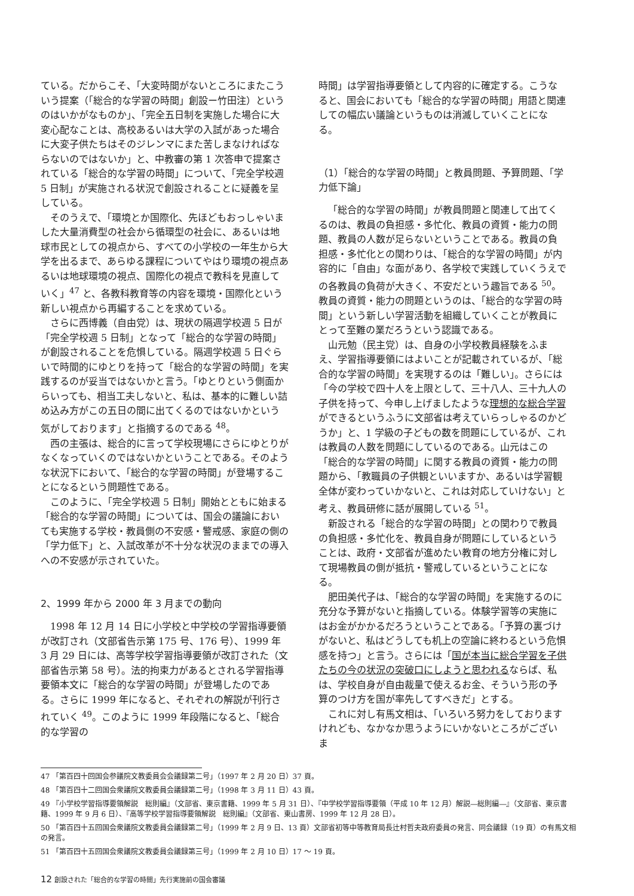ている。だからこそ、「大変時間がないところにまたこういう提案（「総合的な学習の時間」創設ー竹田注）というのはいかがなものか」、「完全五日制を実施した場合に大変心配なことは、高校あるいは大学の入試があった場合に大変子供たちはそのジレンマにまた苦しまなければならないのではないか」と、中教審の第 1 次答申で提案されている「総合的な学習の時間」について、「完全学校週 5 日制」が実施される状況で創設されることに疑義を呈している。
そのうえで、「環境とか国際化、先ほどもおっしゃいました大量消費型の社会から循環型の社会に、あるいは地球市民としての視点から、すべての小学校の一年生から大学を出るまで、あらゆる課程についてやはり環境の視点あるいは地球環境の視点、国際化の視点で教科を見直していく」<sup>47</sup> と、各教科教育等の内容を環境・国際化という新しい視点から再編することを求めている。
さらに西博義（自由党）は、現状の隔週学校週 5 日が「完全学校週 5 日制」となって「総合的な学習の時間」が創設されることを危惧している。隔週学校週 5 日ぐらいで時間的にゆとりを持って「総合的な学習の時間」を実践するのが妥当ではないかと言う。「ゆとりという側面からいっても、相当工夫しないと、私は、基本的に難しい詰め込み方がこの五日の間に出てくるのではないかという気がしております」と指摘するのである <sup>48</sup>。
西の主張は、総合的に言って学校現場にさらにゆとりがなくなっていくのではないかということである。そのような状況下において、「総合的な学習の時間」が登場することになるという問題性である。
このように、「完全学校週 5 日制」開始とともに始まる「総合的な学習の時間」については、国会の議論においても実施する学校・教員側の不安感・警戒感、家庭の側の「学力低下」と、入試改革が不十分な状況のままでの導入への不安感が示されていた。
2、1999 年から 2000 年 3 月までの動向
1998 年 12 月 14 日に小学校と中学校の学習指導要領が改訂され（文部省告示第 175 号、176 号）、1999 年 3 月 29 日には、高等学校学習指導要領が改訂された（文部省告示第 58 号）。法的拘束力があるとされる学習指導要領本文に「総合的な学習の時間」が登場したのである。さらに 1999 年になると、それぞれの解説が刊行されていく <sup>49</sup>。このように 1999 年段階になると、「総合的な学習の
時間」は学習指導要領として内容的に確定する。こうなると、国会においても「総合的な学習の時間」用語と関連しての幅広い議論というものは消滅していくことになる。
（1）「総合的な学習の時間」と教員問題、予算問題、「学力低下論」
「総合的な学習の時間」が教員問題と関連して出てくるのは、教員の負担感・多忙化、教員の資質・能力の問題、教員の人数が足らないということである。教員の負担感・多忙化との関わりは、「総合的な学習の時間」が内容的に「自由」な面があり、各学校で実践していくうえでの各教員の負荷が大きく、不安だという趣旨である <sup>50</sup>。教員の資質・能力の問題というのは、「総合的な学習の時間」という新しい学習活動を組織していくことが教員にとって至難の業だろうという認識である。
山元勉（民主党）は、自身の小学校教員経験をふまえ、学習指導要領にはよいことが記載されているが、「総合的な学習の時間」を実現するのは「難しい」。さらには「今の学校で四十人を上限として、三十八人、三十九人の子供を持って、今申し上げましたような理想的な総合学習ができるというふうに文部省は考えていらっしゃるのかどうか」と、1 学級の子どもの数を問題にしているが、これは教員の人数を問題にしているのである。山元はこの「総合的な学習の時間」に関する教員の資質・能力の問題から、「教職員の子供観といいますか、あるいは学習観全体が変わっていかないと、これは対応していけない」と考え、教員研修に話が展開している <sup>51</sup>。
新設される「総合的な学習の時間」との関わりで教員の負担感・多忙化を、教員自身が問題にしているということは、政府・文部省が進めたい教育の地方分権に対して現場教員の側が抵抗・警戒しているということになる。
肥田美代子は、「総合的な学習の時間」を実施するのに充分な予算がないと指摘している。体験学習等の実施にはお金がかかるだろうということである。「予算の裏づけがないと、私はどうしても机上の空論に終わるという危惧感を持つ」と言う。さらには「国が本当に総合学習を子供たちの今の状況の突破口にしようと思われるならば、私は、学校自身が自由裁量で使えるお金、そういう形の予算のつけ方を国が率先してすべきだ」とする。
これに対し有馬文相は、「いろいろ努力をしておりますけれども、なかなか思うようにいかないところがございま
47 「第百四十回国会参議院文教委員会会議録第二号」（1997 年 2 月 20 日）37 頁。
48 「第百四十二回国会衆議院文教委員会議録第二号」（1998 年 3 月 11 日）43 頁。
49 『小学校学習指導要領解説　総則編』（文部省、東京書籍、1999 年 5 月 31 日）、『中学校学習指導要領（平成 10 年 12 月）解説―総則編―』（文部省、東京書籍、1999 年 9 月 6 日）、『高等学校学習指導要領解説　総則編』（文部省、東山書房、1999 年 12 月 28 日）。
50 「第百四十五回国会衆議院文教委員会議録第二号」（1999 年 2 月 9 日、13 頁）文部省初等中等教育局長辻村哲夫政府委員の発言、同会議録（19 頁）の有馬文相の発言。
51 「第百四十五回国会衆議院文教委員会議録第三号」（1999 年 2 月 10 日）17 ～ 19 頁。
12 創設された「総合的な学習の時間」先行実施前の国会審議